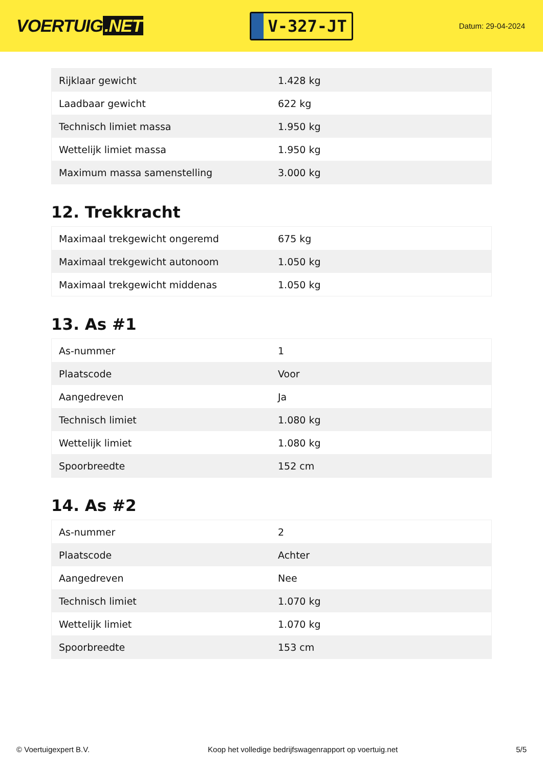VOERTUIG.NET
V-327-JT
Datum: 29-04-2024
| Rijklaar gewicht | 1.428 kg |
| Laadbaar gewicht | 622 kg |
| Technisch limiet massa | 1.950 kg |
| Wettelijk limiet massa | 1.950 kg |
| Maximum massa samenstelling | 3.000 kg |
12. Trekkracht
| Maximaal trekgewicht ongeremd | 675 kg |
| Maximaal trekgewicht autonoom | 1.050 kg |
| Maximaal trekgewicht middenas | 1.050 kg |
13. As #1
| As-nummer | 1 |
| Plaatscode | Voor |
| Aangedreven | Ja |
| Technisch limiet | 1.080 kg |
| Wettelijk limiet | 1.080 kg |
| Spoorbreedte | 152 cm |
14. As #2
| As-nummer | 2 |
| Plaatscode | Achter |
| Aangedreven | Nee |
| Technisch limiet | 1.070 kg |
| Wettelijk limiet | 1.070 kg |
| Spoorbreedte | 153 cm |
© Voertuigexpert B.V. Koop het volledige bedrijfswagenrapport op voertuig.net 5/5